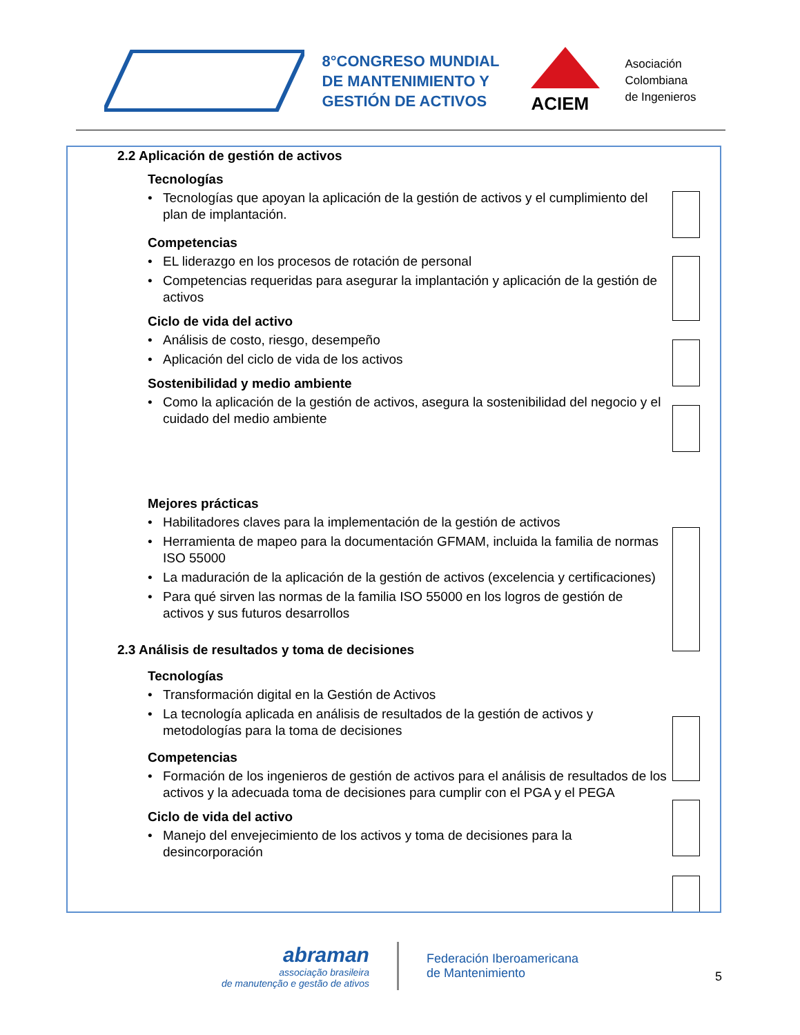8°CONGRESO MUNDIAL
DE MANTENIMIENTO Y
GESTIÓN DE ACTIVOS
ACIEM
Asociación
Colombiana
de Ingenieros
2.2 Aplicación de gestión de activos
Tecnologías
• Tecnologías que apoyan la aplicación de la gestión de activos y el cumplimiento del plan de implantación.
Competencias
• EL liderazgo en los procesos de rotación de personal
• Competencias requeridas para asegurar la implantación y aplicación de la gestión de activos
Ciclo de vida del activo
• Análisis de costo, riesgo, desempeño
• Aplicación del ciclo de vida de los activos
Sostenibilidad y medio ambiente
• Como la aplicación de la gestión de activos, asegura la sostenibilidad del negocio y el cuidado del medio ambiente
Mejores prácticas
• Habilitadores claves para la implementación de la gestión de activos
• Herramienta de mapeo para la documentación GFMAM, incluida la familia de normas ISO 55000
• La maduración de la aplicación de la gestión de activos (excelencia y certificaciones)
• Para qué sirven las normas de la familia ISO 55000 en los logros de gestión de activos y sus futuros desarrollos
2.3 Análisis de resultados y toma de decisiones
Tecnologías
• Transformación digital en la Gestión de Activos
• La tecnología aplicada en análisis de resultados de la gestión de activos y metodologías para la toma de decisiones
Competencias
• Formación de los ingenieros de gestión de activos para el análisis de resultados de los activos y la adecuada toma de decisiones para cumplir con el PGA y el PEGA
Ciclo de vida del activo
• Manejo del envejecimiento de los activos y toma de decisiones para la desincorporación
abraman
associação brasileira
de manutenção e gestão de ativos
Federación Iberoamericana
de Mantenimiento
5